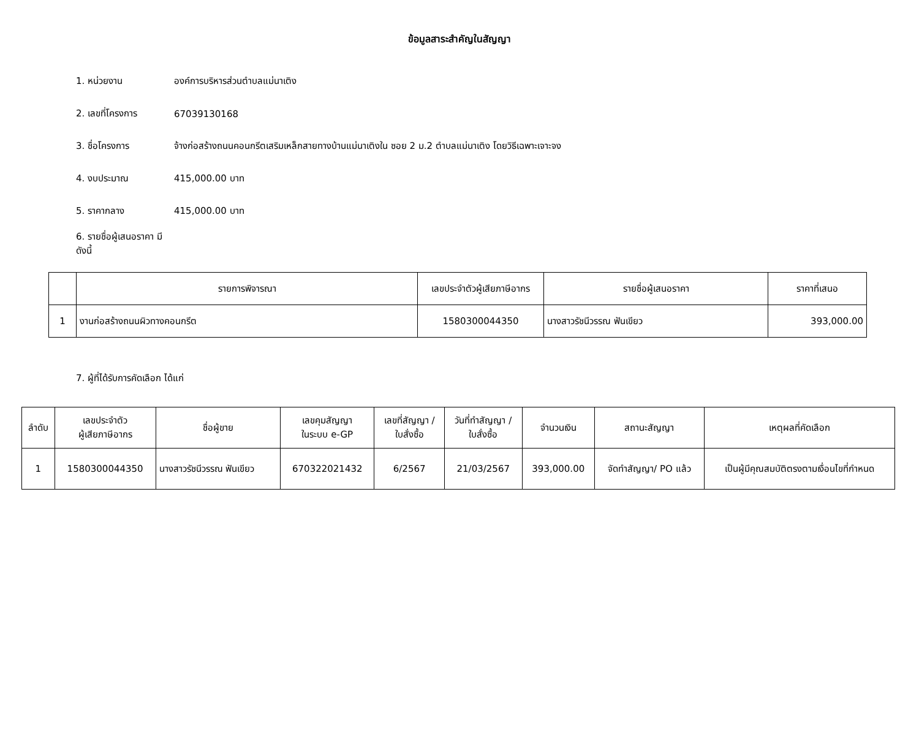ข้อมูลสาระสำคัญในสัญญา
1. หน่วยงาน องค์การบริหารส่วนตำบลแม่นาเติง
2. เลขที่โครงการ 67039130168
3. ชื่อโครงการ จ้างก่อสร้างถนนคอนกรีตเสริมเหล็กสายทางบ้านแม่นาเติงใน ซอย 2 ม.2 ตำบลแม่นาเติง โดยวิธีเฉพาะเจาะจง
4. งบประมาณ 415,000.00 บาท
5. ราคากลาง 415,000.00 บาท
6. รายชื่อผู้เสนอราคา มีดังนี้
| | รายการพิจารณา | เลขประจำตัวผู้เสียภาษีอากร | รายชื่อผู้เสนอราคา | ราคาที่เสนอ |
| --- | --- | --- | --- | --- |
| 1 | งานก่อสร้างถนนผิวทางคอนกรีต | 1580300044350 | นางสาวรัชนีวรรณ ฟันเขียว | 393,000.00 |
7. ผู้ที่ได้รับการคัดเลือก ได้แก่
| ลำดับ | เลขประจำตัว ผู้เสียภาษีอากร | ชื่อผู้ขาย | เลขคุมสัญญา ในระบบ e-GP | เลขที่สัญญา / ใบสั่งซื้อ | วันที่ทำสัญญา / ใบสั่งซื้อ | จำนวนเงิน | สถานะสัญญา | เหตุผลที่คัดเลือก |
| --- | --- | --- | --- | --- | --- | --- | --- | --- |
| 1 | 1580300044350 | นางสาวรัชนีวรรณ ฟันเขียว | 670322021432 | 6/2567 | 21/03/2567 | 393,000.00 | จัดทำสัญญา/ PO แล้ว | เป็นผู้มีคุณสมบัติตรงตามเงื่อนไขที่กำหนด |